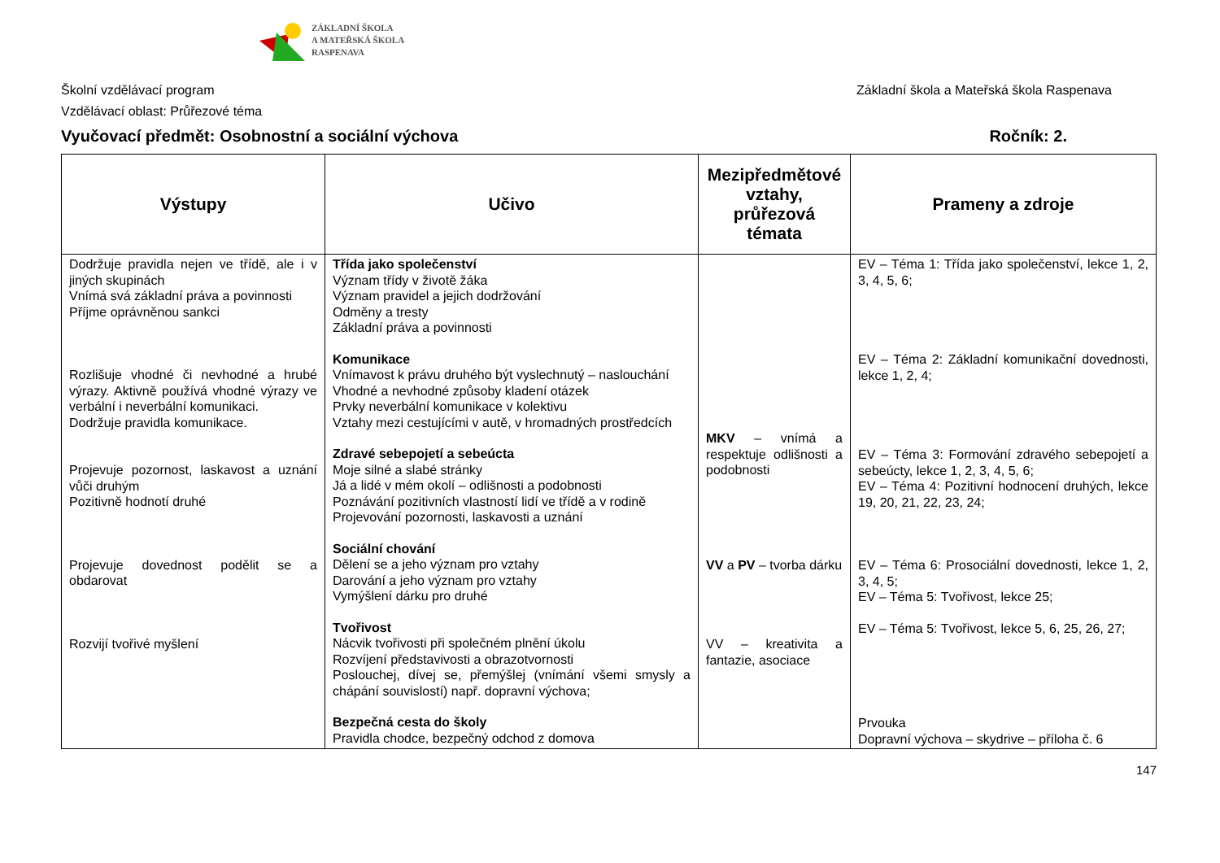ZÁKLADNÍ ŠKOLA
A MATEŘSKÁ ŠKOLA
RASPENAVA
Školní vzdělávací program Základní škola a Mateřská škola Raspenava
Vzdělávací oblast: Průřezové téma
Vyučovací předmět: Osobnostní a sociální výchova Ročník: 2.
| Výstupy | Učivo | Mezipředmětové vztahy, průřezová témata | Prameny a zdroje |
| --- | --- | --- | --- |
| Dodržuje pravidla nejen ve třídě, ale i v jiných skupinách Vnímá svá základní práva a povinnosti Příjme oprávněnou sankci Rozlišuje vhodné či nevhodné a hrubé výrazy. Aktivně používá vhodné výrazy ve verbální i neverbální komunikaci. Dodržuje pravidla komunikace. Projevuje pozornost, laskavost a uznání vůči druhým Pozitivně hodnotí druhé Projevuje dovednost podělit se a obdarovat Rozvijí tvořivé myšlení | Třída jako společenství Význam třídy v životě žáka Význam pravidel a jejich dodržování Odměny a tresty Základní práva a povinnosti Komunikace Vnímavost k právu druhého být vyslechnutý – naslouchání Vhodné a nevhodné způsoby kladení otázek Prvky neverbální komunikace v kolektivu Vztahy mezi cestujícími v autě, v hromadných prostředcích Zdravé sebepojetí a sebeúcta Moje silné a slabé stránky Já a lidé v mém okolí – odlišnosti a podobnosti Poznávání pozitivních vlastností lidí ve třídě a v rodině Projevování pozornosti, laskavosti a uznání Sociální chování Dělení se a jeho význam pro vztahy Darování a jeho význam pro vztahy Vymýšlení dárku pro druhé Tvořivost Nácvik tvořivosti při společném plnění úkolu Rozvíjení představivosti a obrazotvornosti Poslouchej, dívej se, přemýšlej (vnímání všemi smysly a chápání souvislostí) např. dopravní výchova; Bezpečná cesta do školy Pravidla chodce, bezpečný odchod z domova | MKV – vnímá a respektuje odlišnosti a podobnosti VV a PV – tvorba dárku VV – kreativita a fantazie, asociace | EV – Téma 1: Třída jako společenství, lekce 1, 2, 3, 4, 5, 6; EV – Téma 2: Základní komunikační dovednosti, lekce 1, 2, 4; EV – Téma 3: Formování zdravého sebepojetí a sebeúcty, lekce 1, 2, 3, 4, 5, 6; EV – Téma 4: Pozitivní hodnocení druhých, lekce 19, 20, 21, 22, 23, 24; EV – Téma 6: Prosociální dovednosti, lekce 1, 2, 3, 4, 5; EV – Téma 5: Tvořivost, lekce 25; EV – Téma 5: Tvořivost, lekce 5, 6, 25, 26, 27; Prvouka Dopravní výchova – skydrive – příloha č. 6 |
147